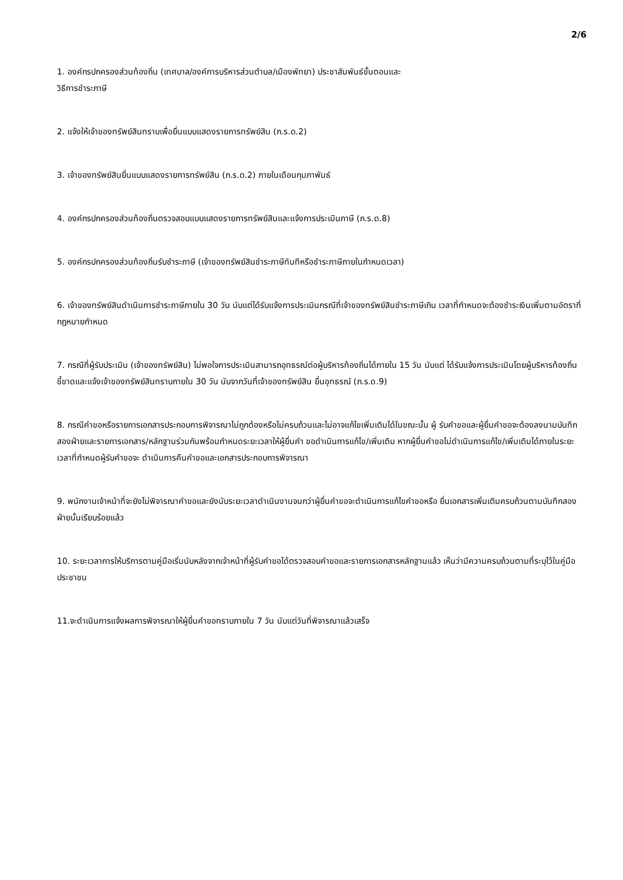2/6
1. องค์กรปกครองส่วนท้องถิ่น (เทศบาล/องค์การบริหารส่วนตำบล/เมืองพัทยา) ประชาสัมพันธ์ขั้นตอนและ
วิธีการชำระภาษี
2. แจ้งให้เจ้าของทรัพย์สินทราบเพื่อยื่นแบบแสดงรายการทรัพย์สิน (ภ.ร.ด.2)
3. เจ้าของทรัพย์สินยื่นแบบแสดงรายการทรัพย์สิน (ภ.ร.ด.2) ภายในเดือนกุมภาพันธ์
4. องค์กรปกครองส่วนท้องถิ่นตรวจสอบแบบแสดงรายการทรัพย์สินและแจ้งการประเมินภาษี (ภ.ร.ด.8)
5. องค์กรปกครองส่วนท้องถิ่นรับชำระภาษี (เจ้าของทรัพย์สินชำระภาษีทันทีหรือชำระภาษีภายในกำหนดเวลา)
6. เจ้าของทรัพย์สินดำเนินการชำระภาษีภายใน 30 วัน นับแต่ได้รับแจ้งการประเมินกรณีที่เจ้าของทรัพย์สินชำระภาษีเกิน เวลาที่กำหนดจะต้องชำระเงินเพิ่มตามอัตราที่กฎหมายกำหนด
7. กรณีที่ผู้รับประเมิน (เจ้าของทรัพย์สิน) ไม่พอใจการประเมินสามารถอุทธรณ์ต่อผู้บริหารท้องถิ่นได้ภายใน 15 วัน นับแต่ ได้รับแจ้งการประเมินโดยผู้บริหารท้องถิ่นชี้ขาดและแจ้งเจ้าของทรัพย์สินทราบภายใน 30 วัน นับจากวันที่เจ้าของทรัพย์สิน ยื่นอุทธรณ์ (ภ.ร.ด.9)
8. กรณีคำขอหรือรายการเอกสารประกอบการพิจารณาไม่ถูกต้องหรือไม่ครบถ้วนและไม่อาจแก้ไขเพิ่มเติมได้ในขณะนั้น ผู้ รับคำขอและผู้ยื่นคำขอจะต้องลงนามบันทึกสองฝ่ายและรายการเอกสาร/หลักฐานร่วมกันพร้อมกำหนดระยะเวลาให้ผู้ยื่นคำ ขอดำเนินการแก้ไข/เพิ่มเติม หากผู้ยื่นคำขอไม่ดำเนินการแก้ไข/เพิ่มเติมได้ภายในระยะเวลาที่กำหนดผู้รับคำขอจะ ดำเนินการคืนคำขอและเอกสารประกอบการพิจารณา
9. พนักงานเจ้าหน้าที่จะยังไม่พิจารณาคำขอและยังนับระยะเวลาดำเนินงานจนกว่าผู้ยื่นคำขอจะดำเนินการแก้ไขคำขอหรือ ยื่นเอกสารเพิ่มเติมครบถ้วนตามบันทึกสองฝ่ายนั้นเรียบร้อยแล้ว
10. ระยะเวลาการให้บริการตามคู่มือเริ่มนับหลังจากเจ้าหน้าที่ผู้รับคำขอได้ตรวจสอบคำขอและรายการเอกสารหลักฐานแล้ว เห็นว่ามีความครบถ้วนตามที่ระบุไว้ในคู่มือประชาชน
11.จะดำเนินการแจ้งผลการพิจารณาให้ผู้ยื่นคำขอทราบภายใน 7 วัน นับแต่วันที่พิจารณาแล้วเสร็จ